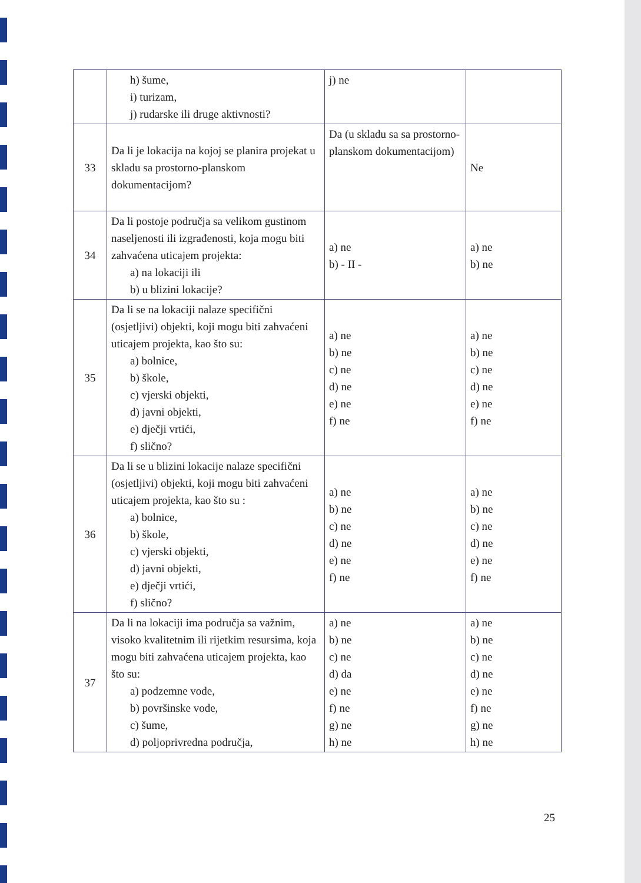| | h) šume, i) turizam, j) rudarske ili druge aktivnosti? | j) ne | |
| 33 | Da li je lokacija na kojoj se planira projekat u skladu sa prostorno-planskom dokumentacijom? | Da (u skladu sa sa prostorno-planskom dokumentacijom) | Ne |
| 34 | Da li postoje područja sa velikom gustinom naseljenosti ili izgrađenosti, koja mogu biti zahvaćena uticajem projekta: a) na lokaciji ili b) u blizini lokacije? | a) ne b) - II - | a) ne b) ne |
| 35 | Da li se na lokaciji nalaze specifični (osjetljivi) objekti, koji mogu biti zahvaćeni uticajem projekta, kao što su: a) bolnice, b) škole, c) vjerski objekti, d) javni objekti, e) dječji vrtići, f) slično? | a) ne b) ne c) ne d) ne e) ne f) ne | a) ne b) ne c) ne d) ne e) ne f) ne |
| 36 | Da li se u blizini lokacije nalaze specifični (osjetljivi) objekti, koji mogu biti zahvaćeni uticajem projekta, kao što su : a) bolnice, b) škole, c) vjerski objekti, d) javni objekti, e) dječji vrtići, f) slično? | a) ne b) ne c) ne d) ne e) ne f) ne | a) ne b) ne c) ne d) ne e) ne f) ne |
| 37 | Da li na lokaciji ima područja sa važnim, visoko kvalitetnim ili rijetkim resursima, koja mogu biti zahvaćena uticajem projekta, kao što su: a) podzemne vode, b) površinske vode, c) šume, d) poljoprivredna područja, | a) ne b) ne c) ne d) da e) ne f) ne g) ne h) ne | a) ne b) ne c) ne d) ne e) ne f) ne g) ne h) ne |
25